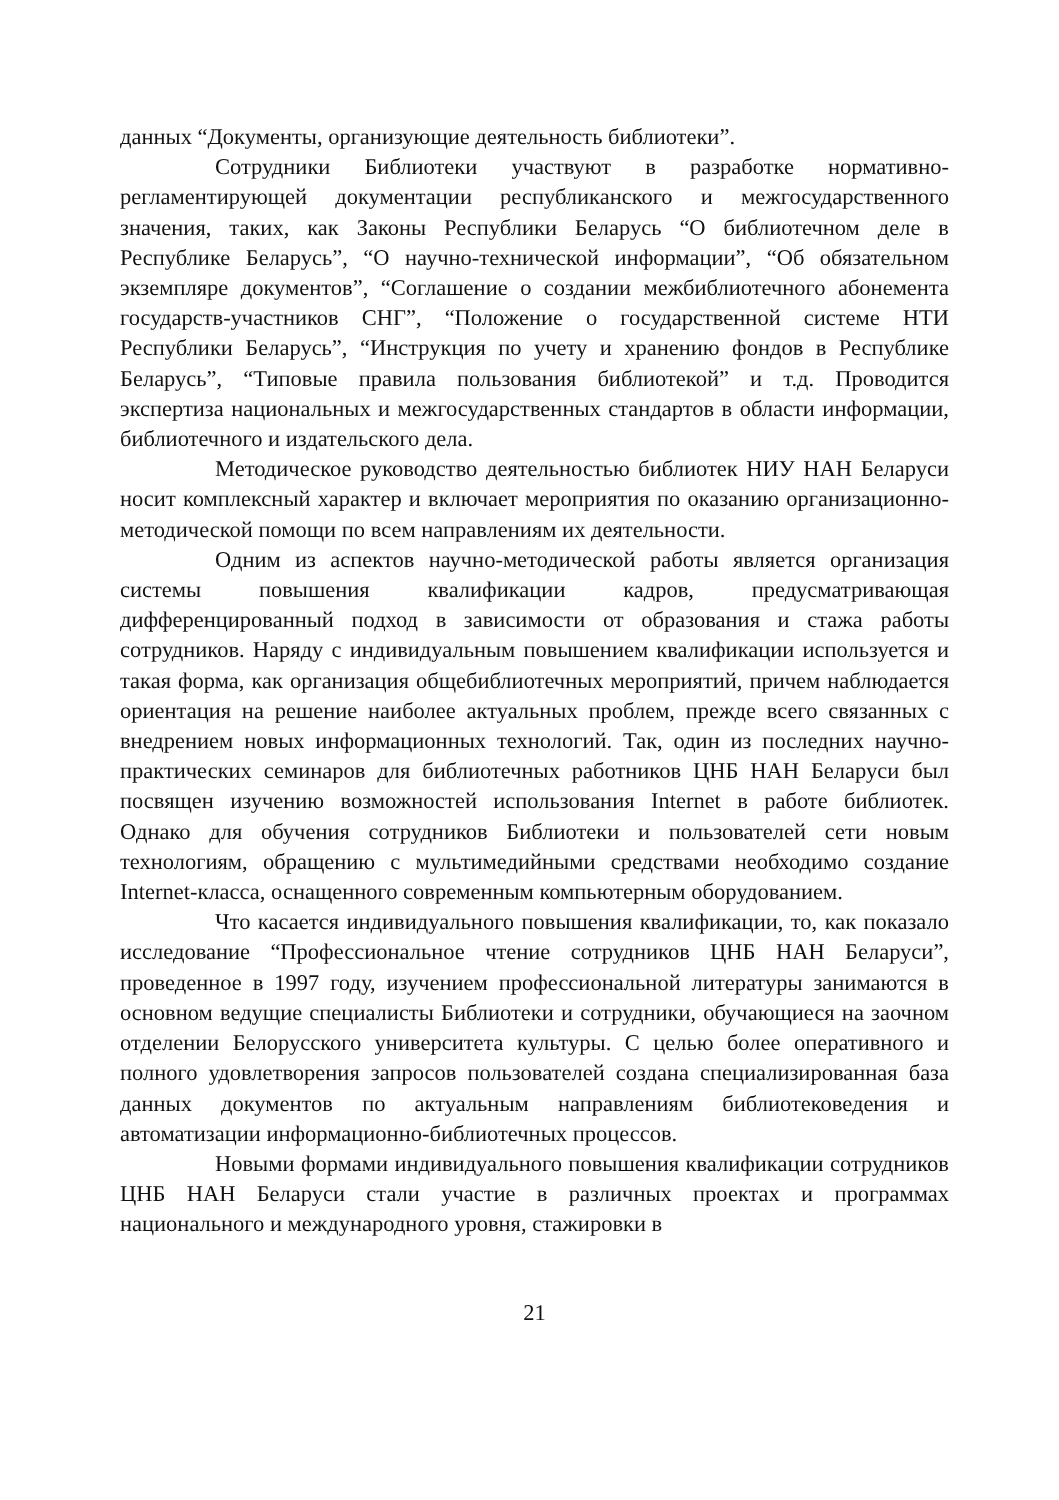данных “Документы, организующие деятельность библиотеки”.
Сотрудники Библиотеки участвуют в разработке нормативно-регламентирующей документации республиканского и межгосударственного значения, таких, как Законы Республики Беларусь “О библиотечном деле в Республике Беларусь”, “О научно-технической информации”, “Об обязательном экземпляре документов”, “Соглашение о создании межбиблиотечного абонемента государств-участников СНГ”, “Положение о государственной системе НТИ Республики Беларусь”, “Инструкция по учету и хранению фондов в Республике Беларусь”, “Типовые правила пользования библиотекой” и т.д. Проводится экспертиза национальных и межгосударственных стандартов в области информации, библиотечного и издательского дела.
Методическое руководство деятельностью библиотек НИУ НАН Беларуси носит комплексный характер и включает мероприятия по оказанию организационно-методической помощи по всем направлениям их деятельности.
Одним из аспектов научно-методической работы является организация системы повышения квалификации кадров, предусматривающая дифференцированный подход в зависимости от образования и стажа работы сотрудников. Наряду с индивидуальным повышением квалификации используется и такая форма, как организация общебиблиотечных мероприятий, причем наблюдается ориентация на решение наиболее актуальных проблем, прежде всего связанных с внедрением новых информационных технологий. Так, один из последних научно-практических семинаров для библиотечных работников ЦНБ НАН Беларуси был посвящен изучению возможностей использования Internet в работе библиотек. Однако для обучения сотрудников Библиотеки и пользователей сети новым технологиям, обращению с мультимедийными средствами необходимо создание Internet-класса, оснащенного современным компьютерным оборудованием.
Что касается индивидуального повышения квалификации, то, как показало исследование “Профессиональное чтение сотрудников ЦНБ НАН Беларуси”, проведенное в 1997 году, изучением профессиональной литературы занимаются в основном ведущие специалисты Библиотеки и сотрудники, обучающиеся на заочном отделении Белорусского университета культуры. С целью более оперативного и полного удовлетворения запросов пользователей создана специализированная база данных документов по актуальным направлениям библиотековедения и автоматизации информационно-библиотечных процессов.
Новыми формами индивидуального повышения квалификации сотрудников ЦНБ НАН Беларуси стали участие в различных проектах и программах национального и международного уровня, стажировки в
21